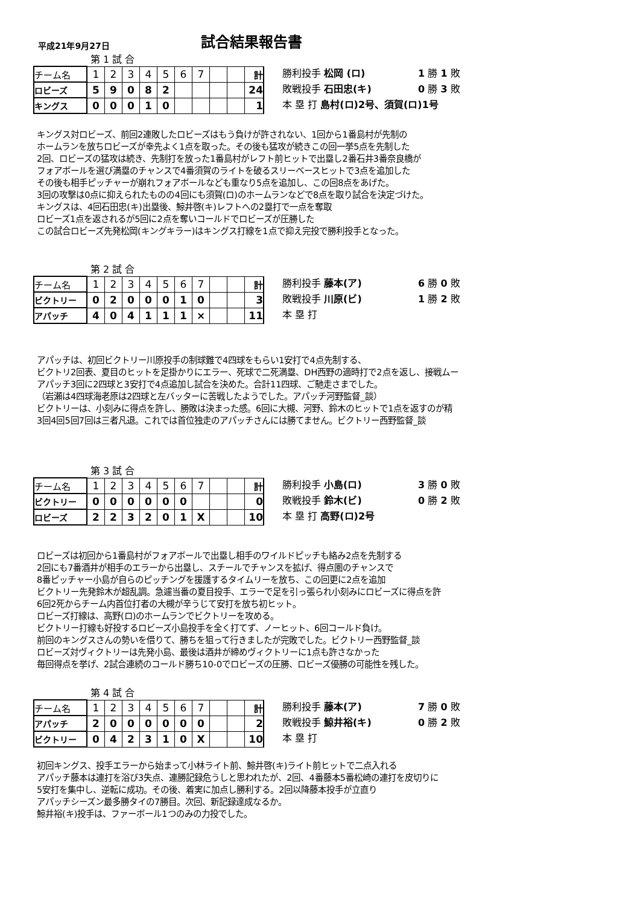平成21年9月27日
試合結果報告書
第 1 試 合
| チーム名 | 1 | 2 | 3 | 4 | 5 | 6 | 7 | | | 計 |
| ロビーズ | 5 | 9 | 0 | 8 | 2 | | | | | 24 |
| キングス | 0 | 0 | 0 | 1 | 0 | | | | | 1 |
勝利投手 松岡 (ロ) 1 勝 1 敗
敗戦投手 石田忠(キ) 0 勝 3 敗
本 塁 打 島村(ロ)2号、須賀(ロ)1号
キングス対ロビーズ、前回2連敗したロビーズはもう負けが許されない、1回から1番島村が先制の
ホームランを放ちロビーズが幸先よく1点を取った。その後も猛攻が続きこの回一挙5点を先制した
2回、ロビーズの猛攻は続き、先制打を放った1番島村がレフト前ヒットで出塁し2番石井3番奈良橋が
フォアボールを選び満塁のチャンスで4番須賀のライトを破るスリーベースヒットで3点を追加した
その後も相手ピッチャーが崩れフォアボールなども重なり5点を追加し、この回8点をあげた。
3回の攻撃は0点に抑えられたものの4回にも須賀(ロ)のホームランなどで8点を取り試合を決定づけた。
キングスは、4回石田忠(キ)出塁後、鯨井啓(キ)レフトへの2塁打で一点を奪取
ロビーズ1点を返されるが5回に2点を奪いコールドでロビーズが圧勝した
この試合ロビーズ先発松岡(キングキラー)はキングス打線を1点で抑え完投で勝利投手となった。
第 2 試 合
| チーム名 | 1 | 2 | 3 | 4 | 5 | 6 | 7 | | | 計 |
| ビクトリー | 0 | 2 | 0 | 0 | 0 | 1 | 0 | | | 3 |
| アパッチ | 4 | 0 | 4 | 1 | 1 | 1 | × | | | 11 |
勝利投手 藤本(ア) 6 勝 0 敗
敗戦投手 川原(ビ) 1 勝 2 敗
本 塁 打
アパッチは、初回ビクトリー川原投手の制球難で4四球をもらい1安打で4点先制する、
ビクトリ2回表、夏目のヒットを足掛かりにエラー、死球で二死満塁、DH西野の適時打で2点を返し、接戦ムー
アパッチ3回に2四球と3安打で4点追加し試合を決めた。合計11四球、ご馳走さまでした。
（岩瀬は4四球海老原は2四球と左バッターに苦戦したようでした。アパッチ河野監督_談）
ビクトリーは、小刻みに得点を許し、勝敗は決まった感。6回に大槻、河野、鈴木のヒットで1点を返すのが精
3回4回5回7回は三者凡退。これでは首位独走のアパッチさんには勝てません。ビクトリー西野監督_談
第 3 試 合
| チーム名 | 1 | 2 | 3 | 4 | 5 | 6 | 7 | | | 計 |
| ビクトリー | 0 | 0 | 0 | 0 | 0 | 0 | | | | 0 |
| ロビーズ | 2 | 2 | 3 | 2 | 0 | 1 | X | | | 10 |
勝利投手 小島(ロ) 3 勝 0 敗
敗戦投手 鈴木(ビ) 0 勝 2 敗
本 塁 打 高野(ロ)2号
ロビーズは初回から1番島村がフォアボールで出塁し相手のワイルドピッチも絡み2点を先制する
2回にも7番酒井が相手のエラーから出塁し、スチールでチャンスを拡げ、得点圏のチャンスで
8番ピッチャー小島が自らのピッチングを援護するタイムリーを放ち、この回更に2点を追加
ビクトリー先発鈴木が超乱調。急遽当番の夏目投手、エラーで足を引っ張られ小刻みにロビーズに得点を許
6回2死からチーム内首位打者の大槻が辛うじて安打を放ち初ヒット。
ロビーズ打線は、高野(ロ)のホームランでビクトリーを攻める。
ビクトリー打線も好投するロビーズ小島投手を全く打てず、ノーヒット、6回コールド負け。
前回のキングスさんの勢いを借りて、勝ちを狙って行きましたが完敗でした。ビクトリー西野監督_談
ロビーズ対ヴィクトリーは先発小島、最後は酒井が締めヴィクトリーに1点も許さなかった
毎回得点を挙げ、2試合連続のコールド勝ち10-0でロビーズの圧勝、ロビーズ優勝の可能性を残した。
第 4 試 合
| チーム名 | 1 | 2 | 3 | 4 | 5 | 6 | 7 | | | 計 |
| アパッチ | 2 | 0 | 0 | 0 | 0 | 0 | 0 | | | 2 |
| ビクトリー | 0 | 4 | 2 | 3 | 1 | 0 | X | | | 10 |
勝利投手 藤本(ア) 7 勝 0 敗
敗戦投手 鯨井裕(キ) 0 勝 2 敗
本 塁 打
初回キングス、投手エラーから始まって小林ライト前、鯨井啓(キ)ライト前ヒットで二点入れる
アパッチ藤本は連打を浴び3失点、連勝記録危うしと思われたが、2回、4番藤本5番松崎の連打を皮切りに
5安打を集中し、逆転に成功。その後、着実に加点し勝利する。2回以降藤本投手が立直り
アパッチシーズン最多勝タイの7勝目。次回、新記録達成なるか。
鯨井裕(キ)投手は、ファーボール1つのみの力投でした。